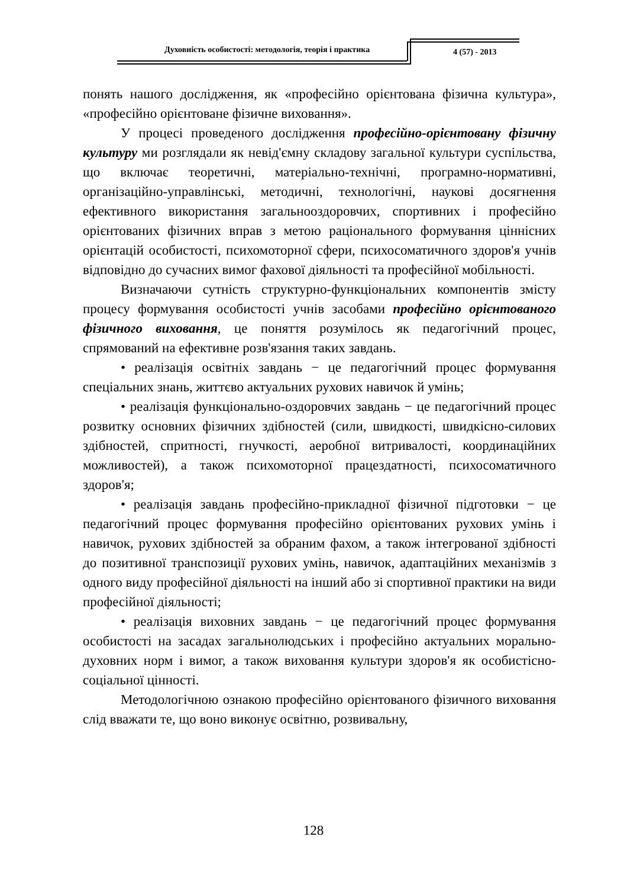Духовність особистості: методологія, теорія і практика
4 (57) - 2013
понять нашого дослідження, як «професійно орієнтована фізична культура», «професійно орієнтоване фізичне виховання».
У процесі проведеного дослідження професійно-орієнтовану фізичну культуру ми розглядали як невід'ємну складову загальної культури суспільства, що включає теоретичні, матеріально-технічні, програмно-нормативні, організаційно-управлінські, методичні, технологічні, наукові досягнення ефективного використання загальнооздоровчих, спортивних і професійно орієнтованих фізичних вправ з метою раціонального формування ціннісних орієнтацій особистості, психомоторної сфери, психосоматичного здоров'я учнів відповідно до сучасних вимог фахової діяльності та професійної мобільності.
Визначаючи сутність структурно-функціональних компонентів змісту процесу формування особистості учнів засобами професійно орієнтованого фізичного виховання, це поняття розумілось як педагогічний процес, спрямований на ефективне розв'язання таких завдань.
• реалізація освітніх завдань − це педагогічний процес формування спеціальних знань, життєво актуальних рухових навичок й умінь;
• реалізація функціонально-оздоровчих завдань − це педагогічний процес розвитку основних фізичних здібностей (сили, швидкості, швидкісно-силових здібностей, спритності, гнучкості, аеробної витривалості, координаційних можливостей), а також психомоторної працездатності, психосоматичного здоров'я;
• реалізація завдань професійно-прикладної фізичної підготовки − це педагогічний процес формування професійно орієнтованих рухових умінь і навичок, рухових здібностей за обраним фахом, а також інтегрованої здібності до позитивної транспозиції рухових умінь, навичок, адаптаційних механізмів з одного виду професійної діяльності на інший або зі спортивної практики на види професійної діяльності;
• реалізація виховних завдань − це педагогічний процес формування особистості на засадах загальнолюдських і професійно актуальних морально-духовних норм і вимог, а також виховання культури здоров'я як особистісно-соціальної цінності.
Методологічною ознакою професійно орієнтованого фізичного виховання слід вважати те, що воно виконує освітню, розвивальну,
128